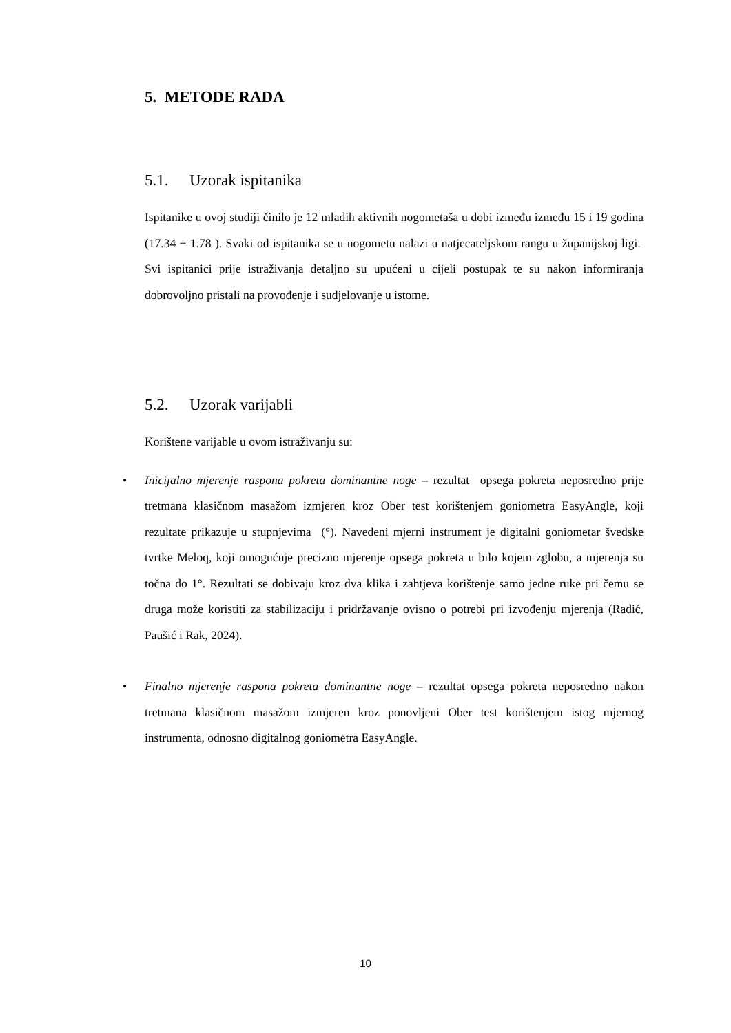5. METODE RADA
5.1. Uzorak ispitanika
Ispitanike u ovoj studiji činilo je 12 mladih aktivnih nogometaša u dobi između između 15 i 19 godina (17.34 ± 1.78 ). Svaki od ispitanika se u nogometu nalazi u natjecateljskom rangu u županijskoj ligi. Svi ispitanici prije istraživanja detaljno su upućeni u cijeli postupak te su nakon informiranja dobrovoljno pristali na provođenje i sudjelovanje u istome.
5.2. Uzorak varijabli
Korištene varijable u ovom istraživanju su:
• Inicijalno mjerenje raspona pokreta dominantne noge – rezultat opsega pokreta neposredno prije tretmana klasičnom masažom izmjeren kroz Ober test korištenjem goniometra EasyAngle, koji rezultate prikazuje u stupnjevima (°). Navedeni mjerni instrument je digitalni goniometar švedske tvrtke Meloq, koji omogućuje precizno mjerenje opsega pokreta u bilo kojem zglobu, a mjerenja su točna do 1°. Rezultati se dobivaju kroz dva klika i zahtjeva korištenje samo jedne ruke pri čemu se druga može koristiti za stabilizaciju i pridržavanje ovisno o potrebi pri izvođenju mjerenja (Radić, Paušić i Rak, 2024).
• Finalno mjerenje raspona pokreta dominantne noge – rezultat opsega pokreta neposredno nakon tretmana klasičnom masažom izmjeren kroz ponovljeni Ober test korištenjem istog mjernog instrumenta, odnosno digitalnog goniometra EasyAngle.
10